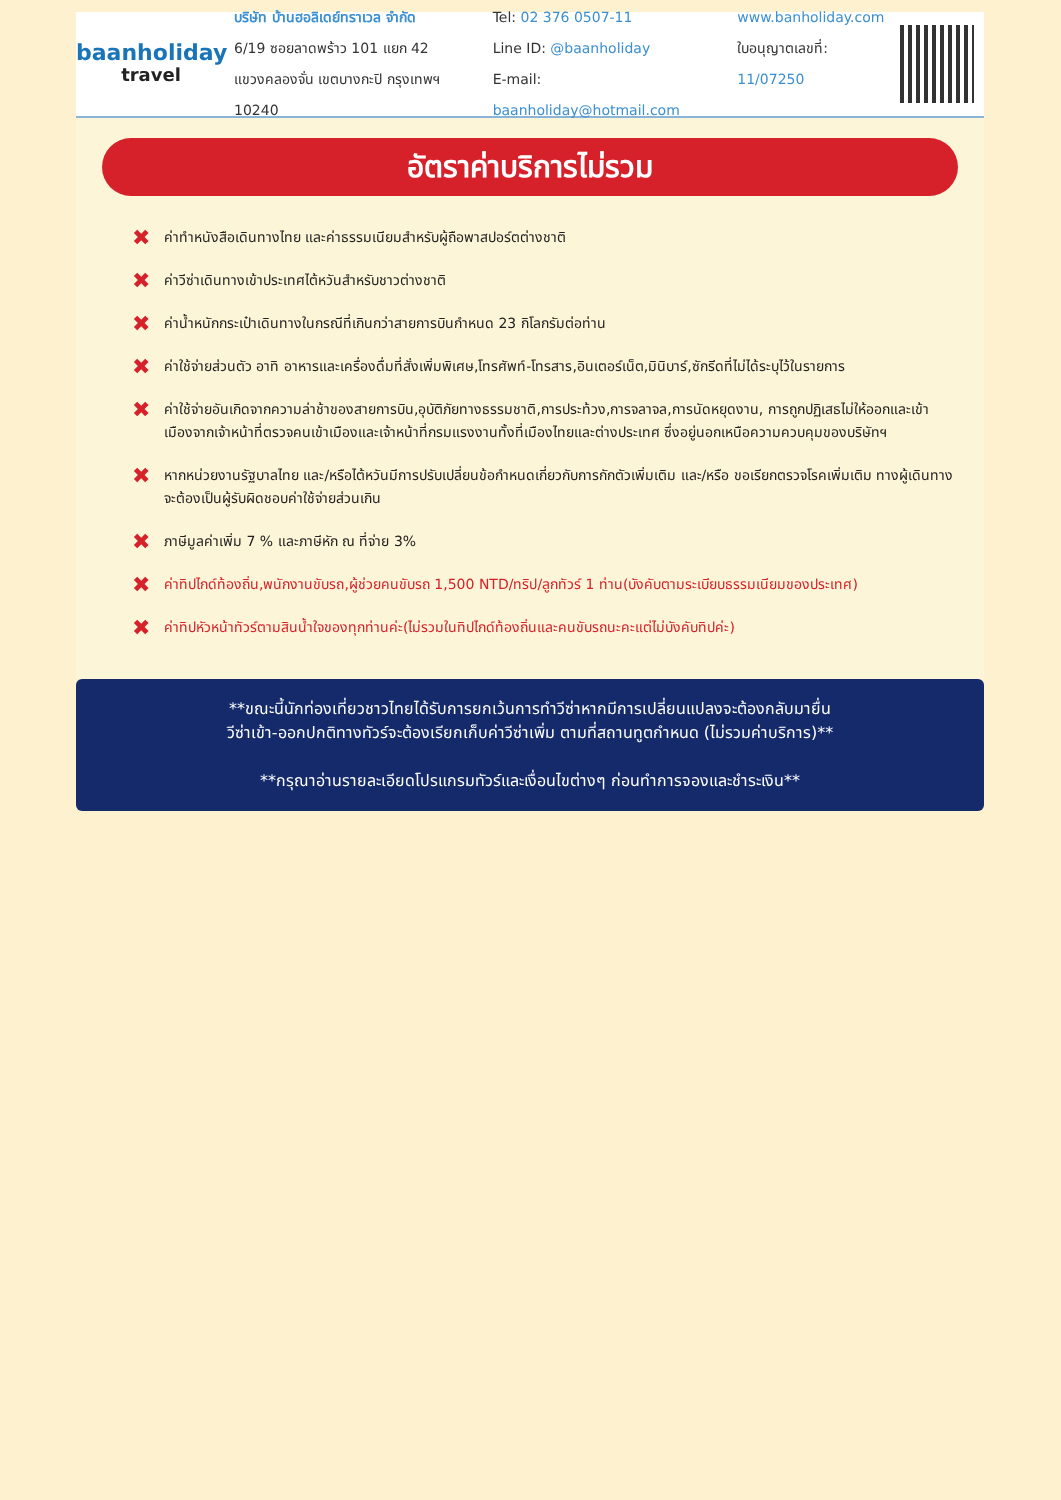baanholiday
travel
บริษัท บ้านฮอลิเดย์ทราเวล จำกัด
6/19 ซอยลาดพร้าว 101 แยก 42
แขวงคลองจั่น เขตบางกะปิ กรุงเทพฯ 10240
Tel: 02 376 0507-11
Line ID: @baanholiday
E-mail: baanholiday@hotmail.com
www.banholiday.com
ใบอนุญาตเลขที่: 11/07250
อัตราค่าบริการไม่รวม
✖ ค่าทำหนังสือเดินทางไทย และค่าธรรมเนียมสำหรับผู้ถือพาสปอร์ตต่างชาติ
✖ ค่าวีซ่าเดินทางเข้าประเทศไต้หวันสำหรับชาวต่างชาติ
✖ ค่าน้ำหนักกระเป๋าเดินทางในกรณีที่เกินกว่าสายการบินกำหนด 23 กิโลกรัมต่อท่าน
✖ ค่าใช้จ่ายส่วนตัว อาทิ อาหารและเครื่องดื่มที่สั่งเพิ่มพิเศษ,โทรศัพท์-โทรสาร,อินเตอร์เน็ต,มินิบาร์,ซักรีดที่ไม่ได้ระบุไว้ในรายการ
✖ ค่าใช้จ่ายอันเกิดจากความล่าช้าของสายการบิน,อุบัติภัยทางธรรมชาติ,การประท้วง,การจลาจล,การนัดหยุดงาน, การถูกปฏิเสธไม่ให้ออกและเข้าเมืองจากเจ้าหน้าที่ตรวจคนเข้าเมืองและเจ้าหน้าที่กรมแรงงานทั้งที่เมืองไทยและต่างประเทศ ซึ่งอยู่นอกเหนือความควบคุมของบริษัทฯ
✖ หากหน่วยงานรัฐบาลไทย และ/หรือไต้หวันมีการปรับเปลี่ยนข้อกำหนดเกี่ยวกับการกักตัวเพิ่มเติม และ/หรือ ขอเรียกตรวจโรคเพิ่มเติม ทางผู้เดินทางจะต้องเป็นผู้รับผิดชอบค่าใช้จ่ายส่วนเกิน
✖ ภาษีมูลค่าเพิ่ม 7 % และภาษีหัก ณ ที่จ่าย 3%
✖ ค่าทิปไกด์ท้องถิ่น,พนักงานขับรถ,ผู้ช่วยคนขับรถ 1,500 NTD/ทริป/ลูกทัวร์ 1 ท่าน(บังคับตามระเบียบธรรมเนียมของประเทศ)
✖ ค่าทิปหัวหน้าทัวร์ตามสินน้ำใจของทุกท่านค่ะ(ไม่รวมในทิปไกด์ท้องถิ่นและคนขับรถนะคะแต่ไม่บังคับทิปค่ะ)
**ขณะนี้นักท่องเที่ยวชาวไทยได้รับการยกเว้นการทำวีซ่าหากมีการเปลี่ยนแปลงจะต้องกลับมายื่น
วีซ่าเข้า-ออกปกติทางทัวร์จะต้องเรียกเก็บค่าวีซ่าเพิ่ม ตามที่สถานทูตกำหนด (ไม่รวมค่าบริการ)**
**กรุณาอ่านรายละเอียดโปรแกรมทัวร์และเงื่อนไขต่างๆ ก่อนทำการจองและชำระเงิน**